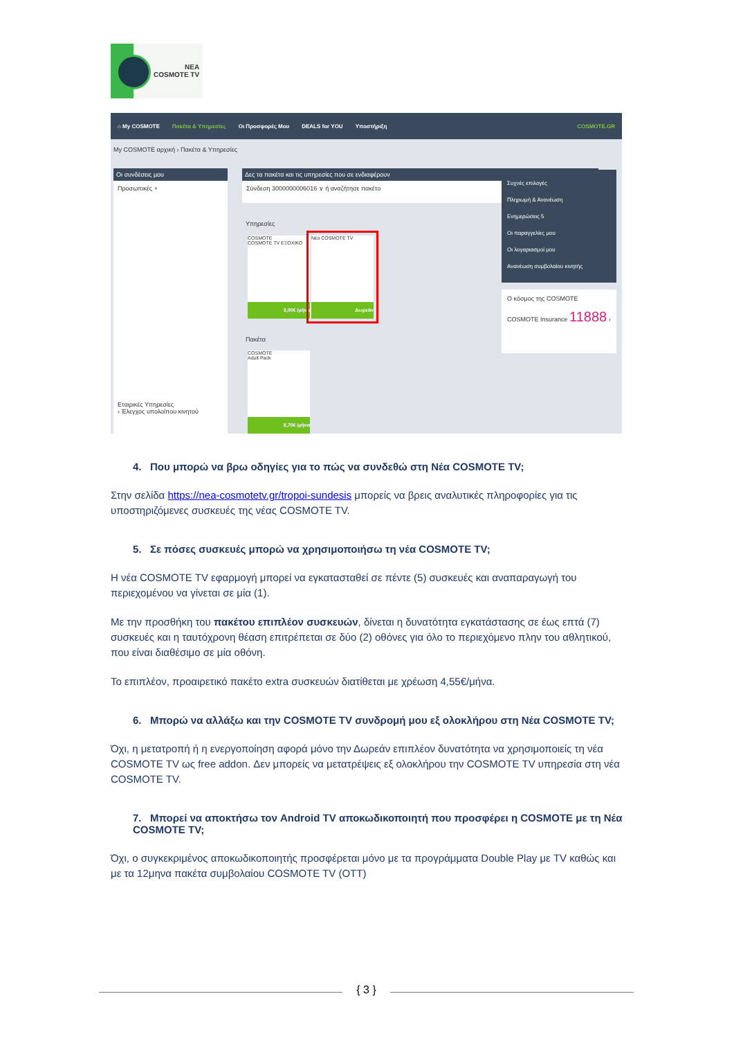ΝΕΑ
COSMOTE TV
⌂ My COSMOTE Πακέτα & Υπηρεσίες Οι Προσφορές Μου DEALS for YOU Υποστήριξη COSMOTE.GR
My COSMOTE αρχική › Πακέτα & Υπηρεσίες
Οι συνδέσεις μου
Προσωπικές +
Εταιρικές Υπηρεσίες
› Έλεγχος υπολοίπου κινητού
Δες τα πακέτα και τις υπηρεσίες που σε ενδιαφέρουν
Σύνδεση 3000000006016 ∨ ή αναζήτησε πακέτο
Υπηρεσίες
COSMOTE
COSMOTE TV ΕΞΟΧΙΚΟ
3,00€ /μήνα
Νέα COSMOTE TV
Δωρεάν
Πακέτα
COSMOTE
Adult Pack
8,70€ /μήνα
Συχνές επιλογές
Πληρωμή & Ανανέωση
Ενημερώσεις 5
Οι παραγγελίες μου
Οι λογαριασμοί μου
Ανανέωση συμβολαίου κινητής
Ο κόσμος της COSMOTE
COSMOTE Insurance 11888 ›
4. Που μπορώ να βρω οδηγίες για το πώς να συνδεθώ στη Νέα COSMOTE TV;
Στην σελίδα https://nea-cosmotetv.gr/tropoi-sundesis μπορείς να βρεις αναλυτικές πληροφορίες για τις υποστηριζόμενες συσκευές της νέας COSMOTE TV.
5. Σε πόσες συσκευές μπορώ να χρησιμοποιήσω τη νέα COSMOTE TV;
Η νέα COSMOTE TV εφαρμογή μπορεί να εγκατασταθεί σε πέντε (5) συσκευές και αναπαραγωγή του περιεχομένου να γίνεται σε μία (1).
Με την προσθήκη του πακέτου επιπλέον συσκευών, δίνεται η δυνατότητα εγκατάστασης σε έως επτά (7) συσκευές και η ταυτόχρονη θέαση επιτρέπεται σε δύο (2) οθόνες για όλο το περιεχόμενο πλην του αθλητικού, που είναι διαθέσιμο σε μία οθόνη.
Το επιπλέον, προαιρετικό πακέτο extra συσκευών διατίθεται με χρέωση 4,55€/μήνα.
6. Μπορώ να αλλάξω και την COSMOTE TV συνδρομή μου εξ ολοκλήρου στη Νέα COSMOTE TV;
Όχι, η μετατροπή ή η ενεργοποίηση αφορά μόνο την Δωρεάν επιπλέον δυνατότητα να χρησιμοποιείς τη νέα COSMOTE TV ως free addon. Δεν μπορείς να μετατρέψεις εξ ολοκλήρου την COSMOTE TV υπηρεσία στη νέα COSMOTE TV.
7. Μπορεί να αποκτήσω τον Android TV αποκωδικοποιητή που προσφέρει η COSMOTE με τη Νέα COSMOTE TV;
Όχι, ο συγκεκριμένος αποκωδικοποιητής προσφέρεται μόνο με τα προγράμματα Double Play με TV καθώς και με τα 12μηνα πακέτα συμβολαίου COSMOTE TV (OTT)
{ 3 }